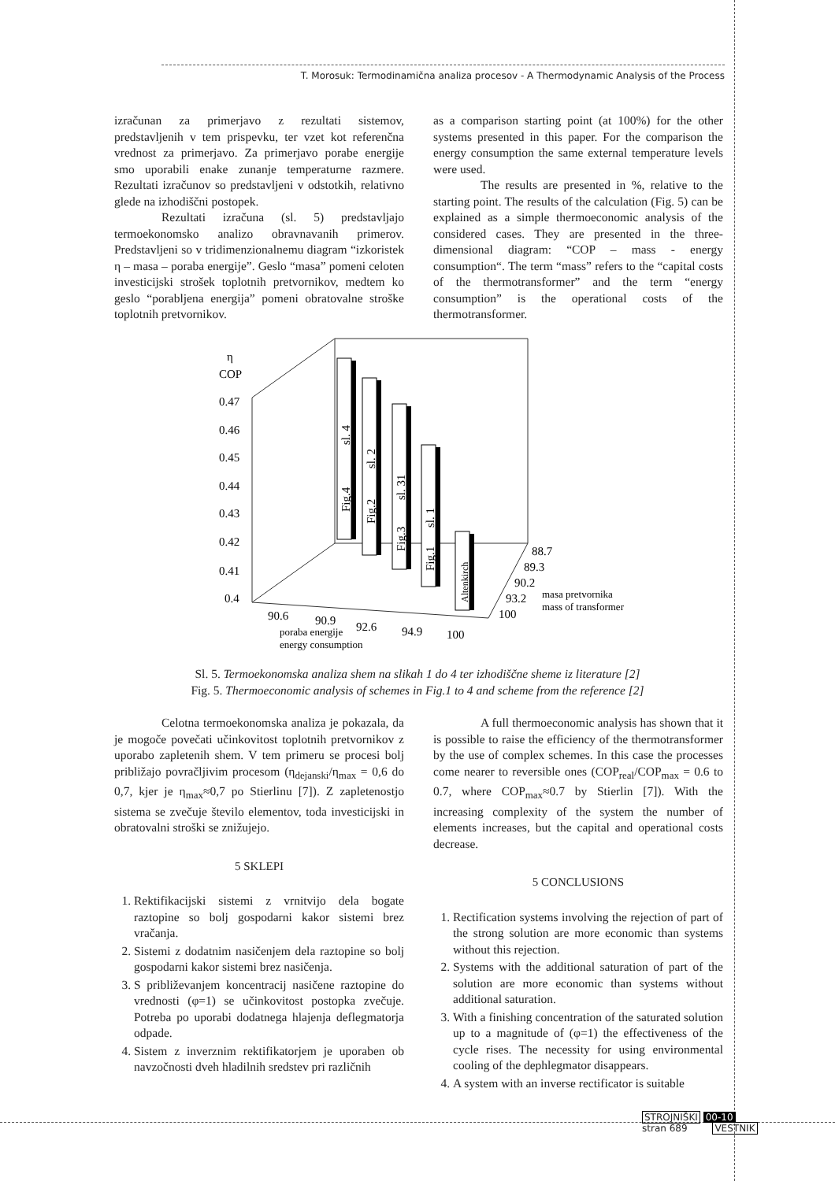T. Morosuk: Termodinamična analiza procesov - A Thermodynamic Analysis of the Process
izračunan za primerjavo z rezultati sistemov, predstavljenih v tem prispevku, ter vzet kot referenčna vrednost za primerjavo. Za primerjavo porabe energije smo uporabili enake zunanje temperaturne razmere. Rezultati izračunov so predstavljeni v odstotkih, relativno glede na izhodiščni postopek.
Rezultati izračuna (sl. 5) predstavljajo termoekonomsko analizo obravnavanih primerov. Predstavljeni so v tridimenzionalnemu diagram “izkoristek η – masa – poraba energije”. Geslo “masa” pomeni celoten investicijski strošek toplotnih pretvornikov, medtem ko geslo “porabljena energija” pomeni obratovalne stroške toplotnih pretvornikov.
as a comparison starting point (at 100%) for the other systems presented in this paper. For the comparison the energy consumption the same external temperature levels were used.
The results are presented in %, relative to the starting point. The results of the calculation (Fig. 5) can be explained as a simple thermoeconomic analysis of the considered cases. They are presented in the three-dimensional diagram: “COP – mass - energy consumption“. The term “mass” refers to the “capital costs of the thermotransformer” and the term “energy consumption” is the operational costs of the thermotransformer.
η
COP
0.47
0.46
0.45
0.44
0.43
0.42
0.41
0.4
sl. 4
sl. 2
sl. 31
sl. 1
Fig.4
Fig.2
Fig.3
Fig.1
Altenkirch
88.7
89.3
90.2
93.2
100
masa pretvornika
mass of transformer
90.6
90.9
92.6
94.9
100
poraba energije
energy consumption
Sl. 5. Termoekonomska analiza shem na slikah 1 do 4 ter izhodiščne sheme iz literature [2]
Fig. 5. Thermoeconomic analysis of schemes in Fig.1 to 4 and scheme from the reference [2]
Celotna termoekonomska analiza je pokazala, da je mogoče povečati učinkovitost toplotnih pretvornikov z uporabo zapletenih shem. V tem primeru se procesi bolj približajo povračljivim procesom (η<sub>dejanski</sub>/η<sub>max</sub> = 0,6 do 0,7, kjer je η<sub>max</sub>≈0,7 po Stierlinu [7]). Z zapletenostjo sistema se zvečuje število elementov, toda investicijski in obratovalni stroški se znižujejo.
5 SKLEPI
1. Rektifikacijski sistemi z vrnitvijo dela bogate raztopine so bolj gospodarni kakor sistemi brez vračanja.
2. Sistemi z dodatnim nasičenjem dela raztopine so bolj gospodarni kakor sistemi brez nasičenja.
3. S približevanjem koncentracij nasičene raztopine do vrednosti (φ=1) se učinkovitost postopka zvečuje. Potreba po uporabi dodatnega hlajenja deflegmatorja odpade.
4. Sistem z inverznim rektifikatorjem je uporaben ob navzočnosti dveh hladilnih sredstev pri različnih
A full thermoeconomic analysis has shown that it is possible to raise the efficiency of the thermotransformer by the use of complex schemes. In this case the processes come nearer to reversible ones (COP<sub>real</sub>/COP<sub>max</sub> = 0.6 to 0.7, where COP<sub>max</sub>≈0.7 by Stierlin [7]). With the increasing complexity of the system the number of elements increases, but the capital and operational costs decrease.
5 CONCLUSIONS
1. Rectification systems involving the rejection of part of the strong solution are more economic than systems without this rejection.
2. Systems with the additional saturation of part of the solution are more economic than systems without additional saturation.
3. With a finishing concentration of the saturated solution up to a magnitude of (φ=1) the effectiveness of the cycle rises. The necessity for using environmental cooling of the dephlegmator disappears.
4. A system with an inverse rectificator is suitable
STROJNIŠKI 00-10
stran 689 VESTNIK